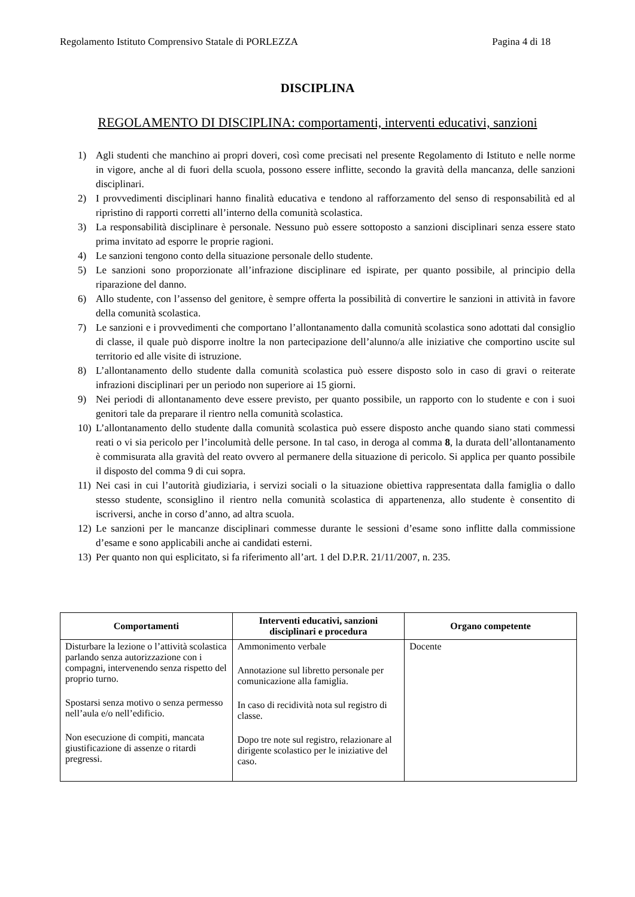Regolamento Istituto Comprensivo Statale di PORLEZZA Pagina 4 di 18
DISCIPLINA
REGOLAMENTO DI DISCIPLINA: comportamenti, interventi educativi, sanzioni
1) Agli studenti che manchino ai propri doveri, così come precisati nel presente Regolamento di Istituto e nelle norme in vigore, anche al di fuori della scuola, possono essere inflitte, secondo la gravità della mancanza, delle sanzioni disciplinari.
2) I provvedimenti disciplinari hanno finalità educativa e tendono al rafforzamento del senso di responsabilità ed al ripristino di rapporti corretti all’interno della comunità scolastica.
3) La responsabilità disciplinare è personale. Nessuno può essere sottoposto a sanzioni disciplinari senza essere stato prima invitato ad esporre le proprie ragioni.
4) Le sanzioni tengono conto della situazione personale dello studente.
5) Le sanzioni sono proporzionate all’infrazione disciplinare ed ispirate, per quanto possibile, al principio della riparazione del danno.
6) Allo studente, con l’assenso del genitore, è sempre offerta la possibilità di convertire le sanzioni in attività in favore della comunità scolastica.
7) Le sanzioni e i provvedimenti che comportano l’allontanamento dalla comunità scolastica sono adottati dal consiglio di classe, il quale può disporre inoltre la non partecipazione dell’alunno/a alle iniziative che comportino uscite sul territorio ed alle visite di istruzione.
8) L’allontanamento dello studente dalla comunità scolastica può essere disposto solo in caso di gravi o reiterate infrazioni disciplinari per un periodo non superiore ai 15 giorni.
9) Nei periodi di allontanamento deve essere previsto, per quanto possibile, un rapporto con lo studente e con i suoi genitori tale da preparare il rientro nella comunità scolastica.
10) L’allontanamento dello studente dalla comunità scolastica può essere disposto anche quando siano stati commessi reati o vi sia pericolo per l’incolumità delle persone. In tal caso, in deroga al comma 8, la durata dell’allontanamento è commisurata alla gravità del reato ovvero al permanere della situazione di pericolo. Si applica per quanto possibile il disposto del comma 9 di cui sopra.
11) Nei casi in cui l’autorità giudiziaria, i servizi sociali o la situazione obiettiva rappresentata dalla famiglia o dallo stesso studente, sconsiglino il rientro nella comunità scolastica di appartenenza, allo studente è consentito di iscriversi, anche in corso d’anno, ad altra scuola.
12) Le sanzioni per le mancanze disciplinari commesse durante le sessioni d’esame sono inflitte dalla commissione d’esame e sono applicabili anche ai candidati esterni.
13) Per quanto non qui esplicitato, si fa riferimento all’art. 1 del D.P.R. 21/11/2007, n. 235.
| Comportamenti | Interventi educativi, sanzioni disciplinari e procedura | Organo competente |
| --- | --- | --- |
| Disturbare la lezione o l’attività scolastica parlando senza autorizzazione con i compagni, intervenendo senza rispetto del proprio turno. Spostarsi senza motivo o senza permesso nell’aula e/o nell’edificio. Non esecuzione di compiti, mancata giustificazione di assenze o ritardi pregressi. | Ammonimento verbale Annotazione sul libretto personale per comunicazione alla famiglia. In caso di recidività nota sul registro di classe. Dopo tre note sul registro, relazionare al dirigente scolastico per le iniziative del caso. | Docente |